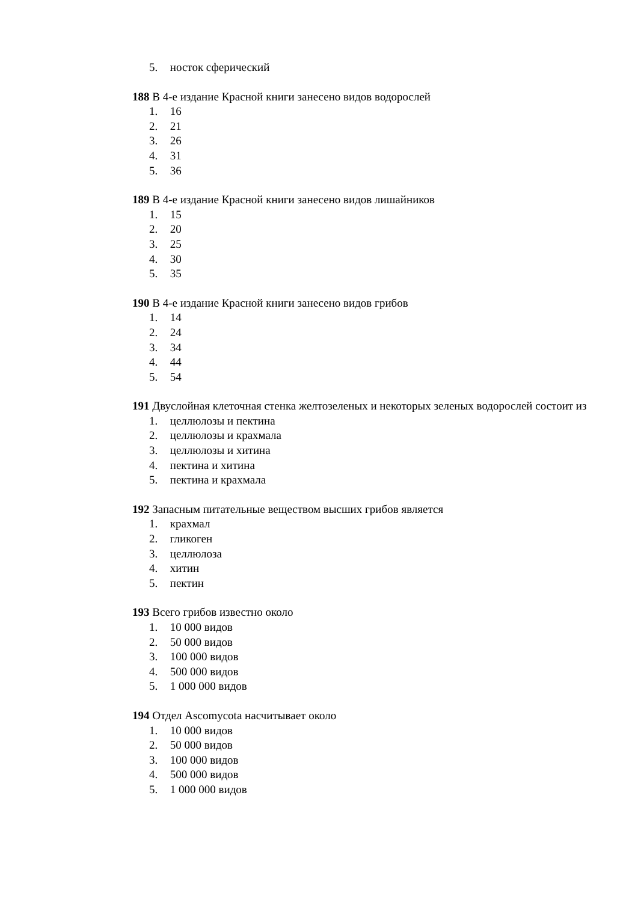5. носток сферический
188 В 4-е издание Красной книги занесено видов водорослей
1. 16
2. 21
3. 26
4. 31
5. 36
189 В 4-е издание Красной книги занесено видов лишайников
1. 15
2. 20
3. 25
4. 30
5. 35
190 В 4-е издание Красной книги занесено видов грибов
1. 14
2. 24
3. 34
4. 44
5. 54
191 Двуслойная клеточная стенка желтозеленых и некоторых зеленых водорослей состоит из
1. целлюлозы и пектина
2. целлюлозы и крахмала
3. целлюлозы и хитина
4. пектина и хитина
5. пектина и крахмала
192 Запасным питательные веществом высших грибов является
1. крахмал
2. гликоген
3. целлюлоза
4. хитин
5. пектин
193 Всего грибов известно около
1. 10 000 видов
2. 50 000 видов
3. 100 000 видов
4. 500 000 видов
5. 1 000 000 видов
194 Отдел Ascomycota насчитывает около
1. 10 000 видов
2. 50 000 видов
3. 100 000 видов
4. 500 000 видов
5. 1 000 000 видов